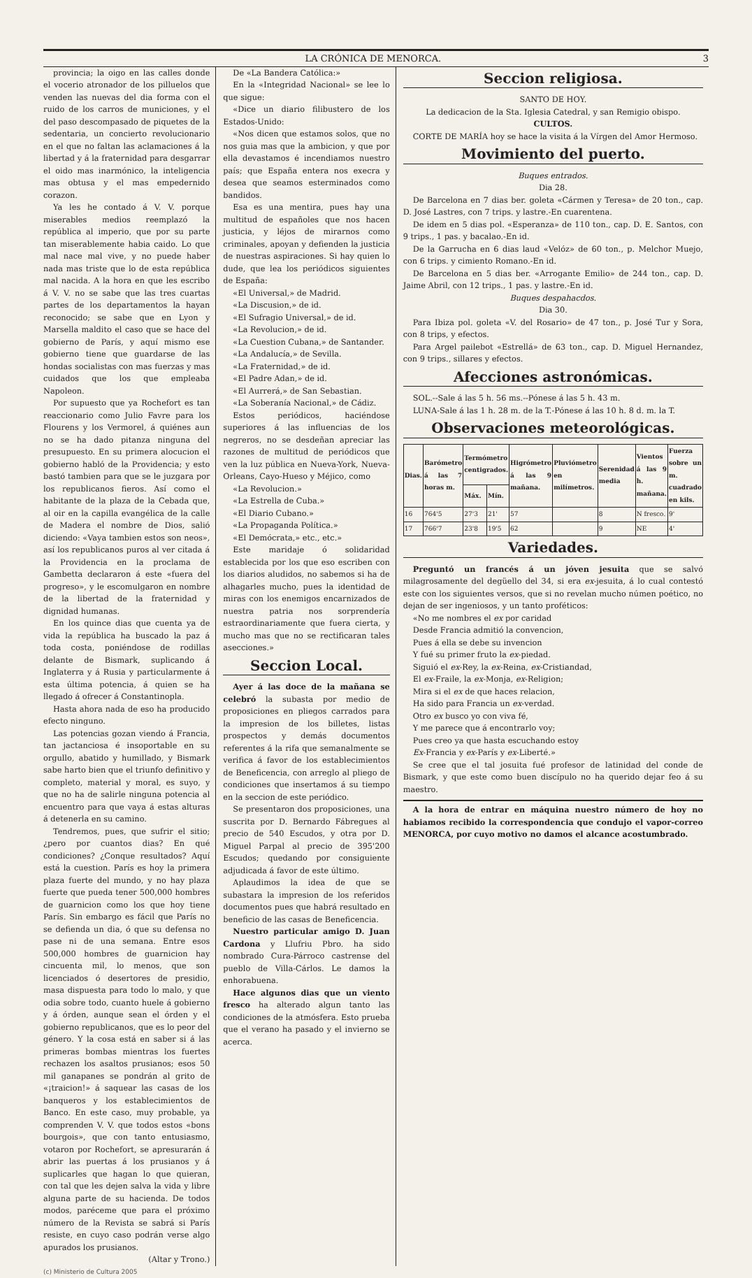LA CRÓNICA DE MENORCA. 3
provincia; la oigo en las calles donde el vocerio atronador de los pilluelos que venden las nuevas del dia forma con el ruido de los carros de municiones, y el del paso descompasado de piquetes de la sedentaria, un concierto revolucionario en el que no faltan las aclamaciones á la libertad y á la fraternidad para desgarrar el oido mas inarmónico, la inteligencia mas obtusa y el mas empedernido corazon.
Ya les he contado á V. V. porque miserables medios reemplazó la república al imperio, que por su parte tan miserablemente habia caido. Lo que mal nace mal vive, y no puede haber nada mas triste que lo de esta república mal nacida. A la hora en que les escribo á V. V. no se sabe que las tres cuartas partes de los departamentos la hayan reconocido; se sabe que en Lyon y Marsella maldito el caso que se hace del gobierno de París, y aquí mismo ese gobierno tiene que guardarse de las hondas socialistas con mas fuerzas y mas cuidados que los que empleaba Napoleon.
Por supuesto que ya Rochefort es tan reaccionario como Julio Favre para los Flourens y los Vermorel, á quiénes aun no se ha dado pitanza ninguna del presupuesto. En su primera alocucion el gobierno habló de la Providencia; y esto bastó tambien para que se le juzgara por los republicanos fieros. Así como el habitante de la plaza de la Cebada que, al oir en la capilla evangélica de la calle de Madera el nombre de Dios, salió diciendo: «Vaya tambien estos son neos», así los republicanos puros al ver citada á la Providencia en la proclama de Gambetta declararon á este «fuera del progreso», y le escomulgaron en nombre de la libertad de la fraternidad y dignidad humanas.
En los quince dias que cuenta ya de vida la república ha buscado la paz á toda costa, poniéndose de rodillas delante de Bismark, suplicando á Inglaterra y á Rusia y particularmente á esta última potencia, á quien se ha llegado á ofrecer á Constantinopla.
Hasta ahora nada de eso ha producido efecto ninguno.
Las potencias gozan viendo á Francia, tan jactanciosa é insoportable en su orgullo, abatido y humillado, y Bismark sabe harto bien que el triunfo definitivo y completo, material y moral, es suyo, y que no ha de salirle ninguna potencia al encuentro para que vaya á estas alturas á detenerla en su camino.
Tendremos, pues, que sufrir el sitio; ¿pero por cuantos dias? En qué condiciones? ¿Conque resultados? Aquí está la cuestion. París es hoy la primera plaza fuerte del mundo, y no hay plaza fuerte que pueda tener 500,000 hombres de guarnicion como los que hoy tiene París. Sin embargo es fácil que París no se defienda un dia, ó que su defensa no pase ni de una semana. Entre esos 500,000 hombres de guarnicion hay cincuenta mil, lo menos, que son licenciados ó desertores de presidio, masa dispuesta para todo lo malo, y que odia sobre todo, cuanto huele á gobierno y á órden, aunque sean el órden y el gobierno republicanos, que es lo peor del género. Y la cosa está en saber si á las primeras bombas mientras los fuertes rechazen los asaltos prusianos; esos 50 mil ganapanes se pondrán al grito de «¡traicion!» á saquear las casas de los banqueros y los establecimientos de Banco. En este caso, muy probable, ya comprenden V. V. que todos estos «bons bourgois», que con tanto entusiasmo, votaron por Rochefort, se apresurarán á abrir las puertas á los prusianos y á suplicarles que hagan lo que quieran, con tal que les dejen salva la vida y libre alguna parte de su hacienda. De todos modos, paréceme que para el próximo número de la Revista se sabrá si París resiste, en cuyo caso podrán verse algo apurados los prusianos.
(Altar y Trono.)
De «La Bandera Católica:»
En la «Integridad Nacional» se lee lo que sigue:
«Dice un diario filibustero de los Estados-Unido:
«Nos dicen que estamos solos, que no nos guia mas que la ambicion, y que por ella devastamos é incendiamos nuestro país; que España entera nos execra y desea que seamos esterminados como bandidos.
Esa es una mentira, pues hay una multitud de españoles que nos hacen justicia, y léjos de mirarnos como criminales, apoyan y defienden la justicia de nuestras aspiraciones. Si hay quien lo dude, que lea los periódicos siguientes de España:
«El Universal,» de Madrid.
«La Discusion,» de id.
«El Sufragio Universal,» de id.
«La Revolucion,» de id.
«La Cuestion Cubana,» de Santander.
«La Andalucía,» de Sevilla.
«La Fraternidad,» de id.
«El Padre Adan,» de id.
«El Aurrerá,» de San Sebastian.
«La Soberanía Nacional,» de Cádiz.
Estos periódicos, haciéndose superiores á las influencias de los negreros, no se desdeñan apreciar las razones de multitud de periódicos que ven la luz pública en Nueva-York, Nueva-Orleans, Cayo-Hueso y Méjico, como
«La Revolucion.»
«La Estrella de Cuba.»
«El Diario Cubano.»
«La Propaganda Política.»
«El Demócrata,» etc., etc.»
Este maridaje ó solidaridad establecida por los que eso escriben con los diarios aludidos, no sabemos si ha de alhagarles mucho, pues la identidad de miras con los enemigos encarnizados de nuestra patria nos sorprendería estraordinariamente que fuera cierta, y mucho mas que no se rectificaran tales asecciones.»
Seccion Local.
Ayer á las doce de la mañana se celebró la subasta por medio de proposiciones en pliegos carrados para la impresion de los billetes, listas prospectos y demás documentos referentes á la rifa que semanalmente se verifica á favor de los establecimientos de Beneficencia, con arreglo al pliego de condiciones que insertamos á su tiempo en la seccion de este periódico.
Se presentaron dos proposiciones, una suscrita por D. Bernardo Fábregues al precio de 540 Escudos, y otra por D. Miguel Parpal al precio de 395'200 Escudos; quedando por consiguiente adjudicada á favor de este último.
Aplaudimos la idea de que se subastara la impresion de los referidos documentos pues que habrá resultado en beneficio de las casas de Beneficencia.
Nuestro particular amigo D. Juan Cardona y Llufriu Pbro. ha sido nombrado Cura-Párroco castrense del pueblo de Villa-Cárlos. Le damos la enhorabuena.
Hace algunos dias que un viento fresco ha alterado algun tanto las condiciones de la atmósfera. Esto prueba que el verano ha pasado y el invierno se acerca.
Seccion religiosa.
SANTO DE HOY.
La dedicacion de la Sta. Iglesia Catedral, y san Remigio obispo.
CULTOS.
CORTE DE MARÍA hoy se hace la visita á la Vírgen del Amor Hermoso.
Movimiento del puerto.
Buques entrados.
Dia 28.
De Barcelona en 7 dias ber. goleta «Cármen y Teresa» de 20 ton., cap. D. José Lastres, con 7 trips. y lastre.-En cuarentena.
De idem en 5 dias pol. «Esperanza» de 110 ton., cap. D. E. Santos, con 9 trips., 1 pas. y bacalao.-En id.
De la Garrucha en 6 dias laud «Velóz» de 60 ton., p. Melchor Muejo, con 6 trips. y cimiento Romano.-En id.
De Barcelona en 5 dias ber. «Arrogante Emilio» de 244 ton., cap. D. Jaime Abril, con 12 trips., 1 pas. y lastre.-En id.
Buques despahacdos.
Dia 30.
Para Ibiza pol. goleta «V. del Rosario» de 47 ton., p. José Tur y Sora, con 8 trips, y efectos.
Para Argel pailebot «Estrellá» de 63 ton., cap. D. Miguel Hernandez, con 9 trips., sillares y efectos.
Afecciones astronómicas.
SOL.--Sale á las 5 h. 56 ms.--Pónese á las 5 h. 43 m.
LUNA-Sale á las 1 h. 28 m. de la T.-Pónese á las 10 h. 8 d. m. la T.
Observaciones meteorológicas.
| Dias. | Barómetro á las 7 horas m. | Termómetro centigrados. | | Higrómetro á las 9 mañana. | Pluviómetro en milímetros. | Serenidad media | Vientos á las 9 h. mañana. | Fuerza sobre un m. cuadrado en kils. |
| --- | --- | --- | --- | --- | --- | --- | --- | --- |
| | | Máx. | Mín. | | | | | |
| 16 | 764'5 | 27'3 | 21' | 57 | | 8 | N fresco. | 9' |
| 17 | 766'7 | 23'8 | 19'5 | 62 | | 9 | NE | 4' |
Variedades.
Preguntó un francés á un jóven jesuita que se salvó milagrosamente del degüello del 34, si era ex-jesuita, á lo cual contestó este con los siguientes versos, que si no revelan mucho númen poético, no dejan de ser ingeniosos, y un tanto proféticos:
«No me nombres el ex por caridad
Desde Francia admitió la convencion,
Pues á ella se debe su invencion
Y fué su primer fruto la ex-piedad.
Siguió el ex-Rey, la ex-Reina, ex-Cristiandad,
El ex-Fraile, la ex-Monja, ex-Religion;
Mira si el ex de que haces relacion,
Ha sido para Francia un ex-verdad.
Otro ex busco yo con viva fé,
Y me parece que á encontrarlo voy;
Pues creo ya que hasta escuchando estoy
Ex-Francia y ex-París y ex-Liberté.»
Se cree que el tal josuita fué profesor de latinidad del conde de Bismark, y que este como buen discípulo no ha querido dejar feo á su maestro.
A la hora de entrar en máquina nuestro número de hoy no habiamos recibido la correspondencia que condujo el vapor-correo MENORCA, por cuyo motivo no damos el alcance acostumbrado.
(c) Ministerio de Cultura 2005